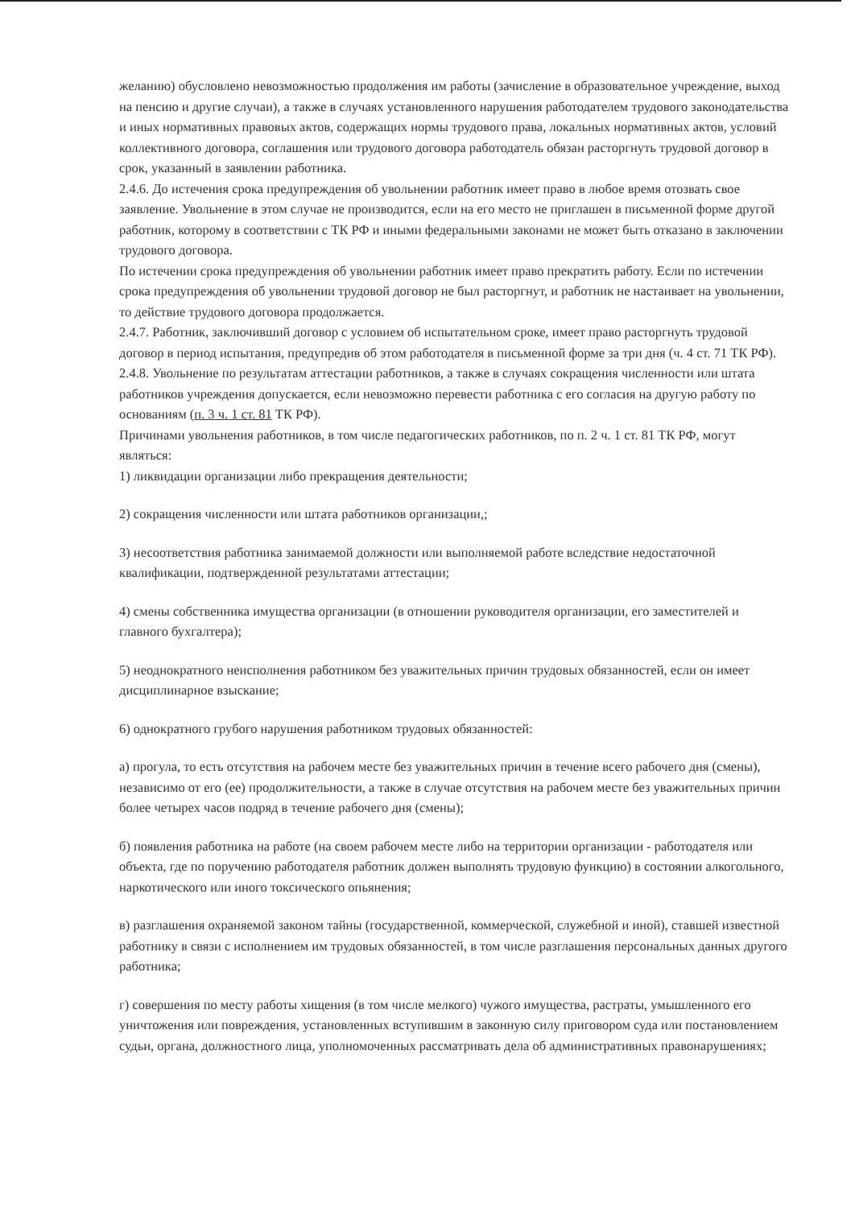желанию) обусловлено невозможностью продолжения им работы (зачисление в образовательное учреждение, выход на пенсию и другие случаи), а также в случаях установленного нарушения работодателем трудового законодательства и иных нормативных правовых актов, содержащих нормы трудового права, локальных нормативных актов, условий коллективного договора, соглашения или трудового договора работодатель обязан расторгнуть трудовой договор в срок, указанный в заявлении работника.
2.4.6. До истечения срока предупреждения об увольнении работник имеет право в любое время отозвать свое заявление. Увольнение в этом случае не производится, если на его место не приглашен в письменной форме другой работник, которому в соответствии с ТК РФ и иными федеральными законами не может быть отказано в заключении трудового договора.
По истечении срока предупреждения об увольнении работник имеет право прекратить работу. Если по истечении срока предупреждения об увольнении трудовой договор не был расторгнут, и работник не настаивает на увольнении, то действие трудового договора продолжается.
2.4.7. Работник, заключивший договор с условием об испытательном сроке, имеет право расторгнуть трудовой договор в период испытания, предупредив об этом работодателя в письменной форме за три дня (ч. 4 ст. 71 ТК РФ).
2.4.8. Увольнение по результатам аттестации работников, а также в случаях сокращения численности или штата работников учреждения допускается, если невозможно перевести работника с его согласия на другую работу по основаниям (п. 3 ч. 1 ст. 81 ТК РФ).
Причинами увольнения работников, в том числе педагогических работников, по п. 2 ч. 1 ст. 81 ТК РФ, могут являться:
1) ликвидации организации либо прекращения деятельности;
2) сокращения численности или штата работников организации,;
3) несоответствия работника занимаемой должности или выполняемой работе вследствие недостаточной квалификации, подтвержденной результатами аттестации;
4) смены собственника имущества организации (в отношении руководителя организации, его заместителей и главного бухгалтера);
5) неоднократного неисполнения работником без уважительных причин трудовых обязанностей, если он имеет дисциплинарное взыскание;
6) однократного грубого нарушения работником трудовых обязанностей:
а) прогула, то есть отсутствия на рабочем месте без уважительных причин в течение всего рабочего дня (смены), независимо от его (ее) продолжительности, а также в случае отсутствия на рабочем месте без уважительных причин более четырех часов подряд в течение рабочего дня (смены);
б) появления работника на работе (на своем рабочем месте либо на территории организации - работодателя или объекта, где по поручению работодателя работник должен выполнять трудовую функцию) в состоянии алкогольного, наркотического или иного токсического опьянения;
в) разглашения охраняемой законом тайны (государственной, коммерческой, служебной и иной), ставшей известной работнику в связи с исполнением им трудовых обязанностей, в том числе разглашения персональных данных другого работника;
г) совершения по месту работы хищения (в том числе мелкого) чужого имущества, растраты, умышленного его уничтожения или повреждения, установленных вступившим в законную силу приговором суда или постановлением судьи, органа, должностного лица, уполномоченных рассматривать дела об административных правонарушениях;